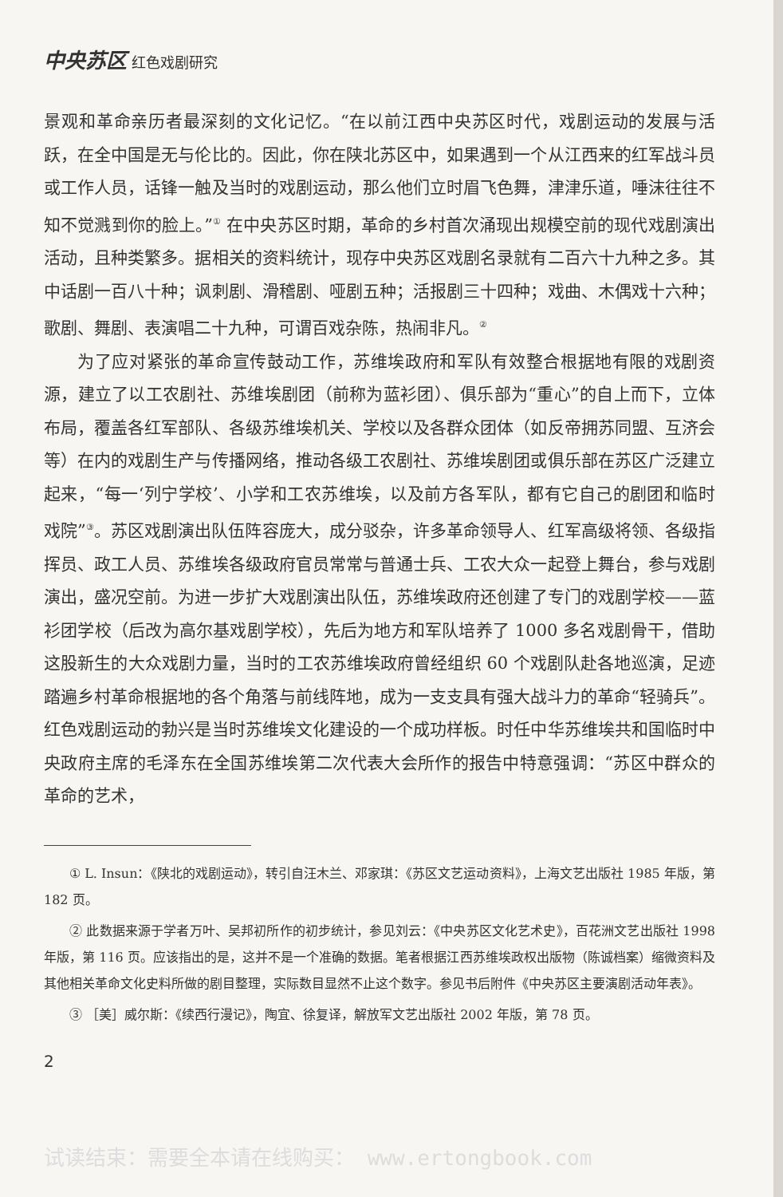中央苏区 红色戏剧研究
景观和革命亲历者最深刻的文化记忆。“在以前江西中央苏区时代，戏剧运动的发展与活跃，在全中国是无与伦比的。因此，你在陕北苏区中，如果遇到一个从江西来的红军战斗员或工作人员，话锋一触及当时的戏剧运动，那么他们立时眉飞色舞，津津乐道，唾沫往往不知不觉溅到你的脸上。”<sup>①</sup> 在中央苏区时期，革命的乡村首次涌现出规模空前的现代戏剧演出活动，且种类繁多。据相关的资料统计，现存中央苏区戏剧名录就有二百六十九种之多。其中话剧一百八十种；讽刺剧、滑稽剧、哑剧五种；活报剧三十四种；戏曲、木偶戏十六种；歌剧、舞剧、表演唱二十九种，可谓百戏杂陈，热闹非凡。<sup>②</sup>
为了应对紧张的革命宣传鼓动工作，苏维埃政府和军队有效整合根据地有限的戏剧资源，建立了以工农剧社、苏维埃剧团（前称为蓝衫团）、俱乐部为“重心”的自上而下，立体布局，覆盖各红军部队、各级苏维埃机关、学校以及各群众团体（如反帝拥苏同盟、互济会等）在内的戏剧生产与传播网络，推动各级工农剧社、苏维埃剧团或俱乐部在苏区广泛建立起来，“每一‘列宁学校’、小学和工农苏维埃，以及前方各军队，都有它自己的剧团和临时戏院”<sup>③</sup>。苏区戏剧演出队伍阵容庞大，成分驳杂，许多革命领导人、红军高级将领、各级指挥员、政工人员、苏维埃各级政府官员常常与普通士兵、工农大众一起登上舞台，参与戏剧演出，盛况空前。为进一步扩大戏剧演出队伍，苏维埃政府还创建了专门的戏剧学校——蓝衫团学校（后改为高尔基戏剧学校），先后为地方和军队培养了 1000 多名戏剧骨干，借助这股新生的大众戏剧力量，当时的工农苏维埃政府曾经组织 60 个戏剧队赴各地巡演，足迹踏遍乡村革命根据地的各个角落与前线阵地，成为一支支具有强大战斗力的革命“轻骑兵”。红色戏剧运动的勃兴是当时苏维埃文化建设的一个成功样板。时任中华苏维埃共和国临时中央政府主席的毛泽东在全国苏维埃第二次代表大会所作的报告中特意强调：“苏区中群众的革命的艺术，
① L. Insun：《陕北的戏剧运动》，转引自汪木兰、邓家琪：《苏区文艺运动资料》，上海文艺出版社 1985 年版，第 182 页。
② 此数据来源于学者万叶、吴邦初所作的初步统计，参见刘云：《中央苏区文化艺术史》，百花洲文艺出版社 1998 年版，第 116 页。应该指出的是，这并不是一个准确的数据。笔者根据江西苏维埃政权出版物（陈诚档案）缩微资料及其他相关革命文化史料所做的剧目整理，实际数目显然不止这个数字。参见书后附件《中央苏区主要演剧活动年表》。
③ ［美］威尔斯：《续西行漫记》，陶宜、徐复译，解放军文艺出版社 2002 年版，第 78 页。
2
试读结束：需要全本请在线购买： www.ertongbook.com